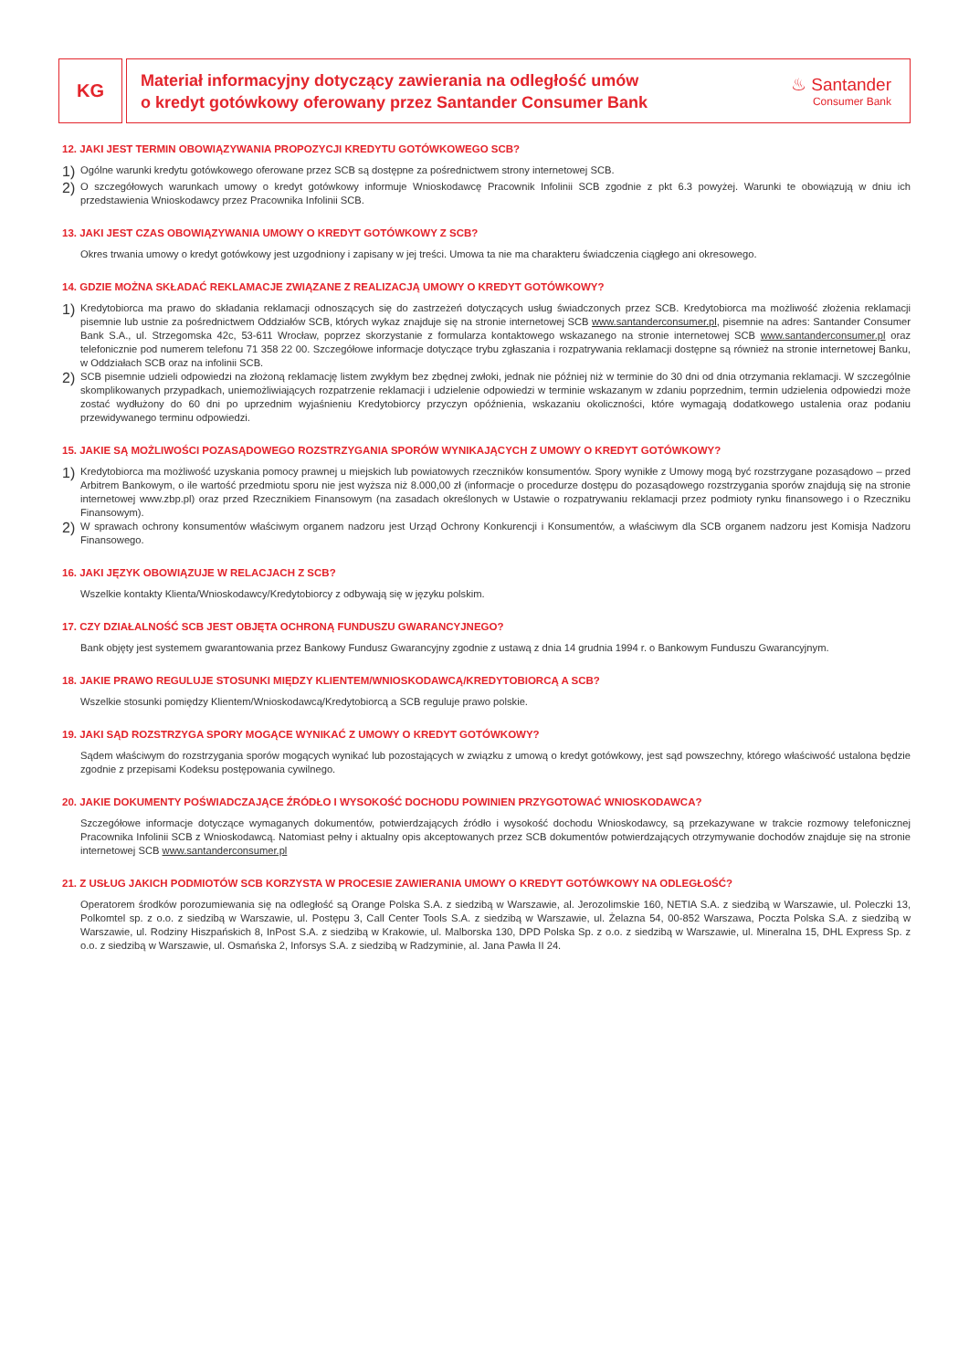KG
Materiał informacyjny dotyczący zawierania na odległość umów
o kredyt gotówkowy oferowany przez Santander Consumer Bank
♨ Santander
Consumer Bank
12. JAKI JEST TERMIN OBOWIĄZYWANIA PROPOZYCJI KREDYTU GOTÓWKOWEGO SCB?
1)
Ogólne warunki kredytu gotówkowego oferowane przez SCB są dostępne za pośrednictwem strony internetowej SCB.
2)
O szczegółowych warunkach umowy o kredyt gotówkowy informuje Wnioskodawcę Pracownik Infolinii SCB zgodnie z pkt 6.3 powyżej. Warunki te obowiązują w dniu ich przedstawienia Wnioskodawcy przez Pracownika Infolinii SCB.
13. JAKI JEST CZAS OBOWIĄZYWANIA UMOWY O KREDYT GOTÓWKOWY Z SCB?
Okres trwania umowy o kredyt gotówkowy jest uzgodniony i zapisany w jej treści. Umowa ta nie ma charakteru świadczenia ciągłego ani okresowego.
14. GDZIE MOŻNA SKŁADAĆ REKLAMACJE ZWIĄZANE Z REALIZACJĄ UMOWY O KREDYT GOTÓWKOWY?
1)
Kredytobiorca ma prawo do składania reklamacji odnoszących się do zastrzeżeń dotyczących usług świadczonych przez SCB. Kredytobiorca ma możliwość złożenia reklamacji pisemnie lub ustnie za pośrednictwem Oddziałów SCB, których wykaz znajduje się na stronie internetowej SCB www.santanderconsumer.pl, pisemnie na adres: Santander Consumer Bank S.A., ul. Strzegomska 42c, 53-611 Wrocław, poprzez skorzystanie z formularza kontaktowego wskazanego na stronie internetowej SCB www.santanderconsumer.pl oraz telefonicznie pod numerem telefonu 71 358 22 00. Szczegółowe informacje dotyczące trybu zgłaszania i rozpatrywania reklamacji dostępne są również na stronie internetowej Banku, w Oddziałach SCB oraz na infolinii SCB.
2)
SCB pisemnie udzieli odpowiedzi na złożoną reklamację listem zwykłym bez zbędnej zwłoki, jednak nie później niż w terminie do 30 dni od dnia otrzymania reklamacji. W szczególnie skomplikowanych przypadkach, uniemożliwiających rozpatrzenie reklamacji i udzielenie odpowiedzi w terminie wskazanym w zdaniu poprzednim, termin udzielenia odpowiedzi może zostać wydłużony do 60 dni po uprzednim wyjaśnieniu Kredytobiorcy przyczyn opóźnienia, wskazaniu okoliczności, które wymagają dodatkowego ustalenia oraz podaniu przewidywanego terminu odpowiedzi.
15. JAKIE SĄ MOŻLIWOŚCI POZASĄDOWEGO ROZSTRZYGANIA SPORÓW WYNIKAJĄCYCH Z UMOWY O KREDYT GOTÓWKOWY?
1)
Kredytobiorca ma możliwość uzyskania pomocy prawnej u miejskich lub powiatowych rzeczników konsumentów. Spory wynikłe z Umowy mogą być rozstrzygane pozasądowo – przed Arbitrem Bankowym, o ile wartość przedmiotu sporu nie jest wyższa niż 8.000,00 zł (informacje o procedurze dostępu do pozasądowego rozstrzygania sporów znajdują się na stronie internetowej www.zbp.pl) oraz przed Rzecznikiem Finansowym (na zasadach określonych w Ustawie o rozpatrywaniu reklamacji przez podmioty rynku finansowego i o Rzeczniku Finansowym).
2)
W sprawach ochrony konsumentów właściwym organem nadzoru jest Urząd Ochrony Konkurencji i Konsumentów, a właściwym dla SCB organem nadzoru jest Komisja Nadzoru Finansowego.
16. JAKI JĘZYK OBOWIĄZUJE W RELACJACH Z SCB?
Wszelkie kontakty Klienta/Wnioskodawcy/Kredytobiorcy z odbywają się w języku polskim.
17. CZY DZIAŁALNOŚĆ SCB JEST OBJĘTA OCHRONĄ FUNDUSZU GWARANCYJNEGO?
Bank objęty jest systemem gwarantowania przez Bankowy Fundusz Gwarancyjny zgodnie z ustawą z dnia 14 grudnia 1994 r. o Bankowym Funduszu Gwarancyjnym.
18. JAKIE PRAWO REGULUJE STOSUNKI MIĘDZY KLIENTEM/WNIOSKODAWCĄ/KREDYTOBIORCĄ A SCB?
Wszelkie stosunki pomiędzy Klientem/Wnioskodawcą/Kredytobiorcą a SCB reguluje prawo polskie.
19. JAKI SĄD ROZSTRZYGA SPORY MOGĄCE WYNIKAĆ Z UMOWY O KREDYT GOTÓWKOWY?
Sądem właściwym do rozstrzygania sporów mogących wynikać lub pozostających w związku z umową o kredyt gotówkowy, jest sąd powszechny, którego właściwość ustalona będzie zgodnie z przepisami Kodeksu postępowania cywilnego.
20. JAKIE DOKUMENTY POŚWIADCZAJĄCE ŹRÓDŁO I WYSOKOŚĆ DOCHODU POWINIEN PRZYGOTOWAĆ WNIOSKODAWCA?
Szczegółowe informacje dotyczące wymaganych dokumentów, potwierdzających źródło i wysokość dochodu Wnioskodawcy, są przekazywane w trakcie rozmowy telefonicznej Pracownika Infolinii SCB z Wnioskodawcą. Natomiast pełny i aktualny opis akceptowanych przez SCB dokumentów potwierdzających otrzymywanie dochodów znajduje się na stronie internetowej SCB www.santanderconsumer.pl
21. Z USŁUG JAKICH PODMIOTÓW SCB KORZYSTA W PROCESIE ZAWIERANIA UMOWY O KREDYT GOTÓWKOWY NA ODLEGŁOŚĆ?
Operatorem środków porozumiewania się na odległość są Orange Polska S.A. z siedzibą w Warszawie, al. Jerozolimskie 160, NETIA S.A. z siedzibą w Warszawie, ul. Poleczki 13, Polkomtel sp. z o.o. z siedzibą w Warszawie, ul. Postępu 3, Call Center Tools S.A. z siedzibą w Warszawie, ul. Żelazna 54, 00-852 Warszawa, Poczta Polska S.A. z siedzibą w Warszawie, ul. Rodziny Hiszpańskich 8, InPost S.A. z siedzibą w Krakowie, ul. Malborska 130, DPD Polska Sp. z o.o. z siedzibą w Warszawie, ul. Mineralna 15, DHL Express Sp. z o.o. z siedzibą w Warszawie, ul. Osmańska 2, Inforsys S.A. z siedzibą w Radzyminie, al. Jana Pawła II 24.